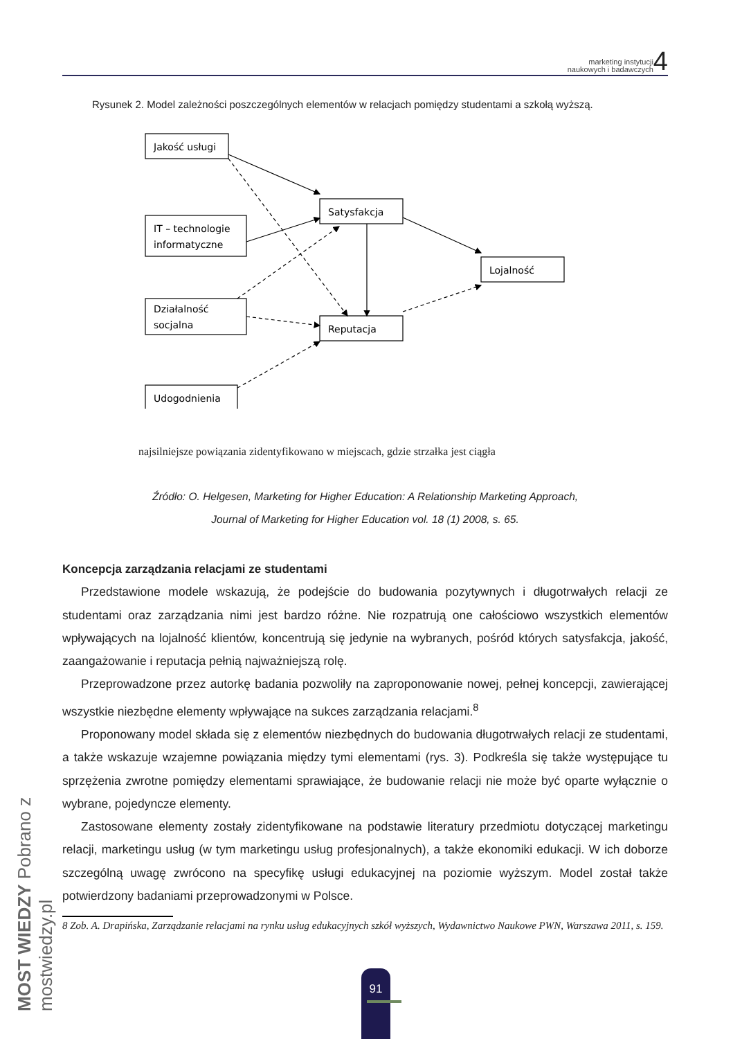marketing instytucji
naukowych i badawczych 4
Rysunek 2. Model zależności poszczególnych elementów w relacjach pomiędzy studentami a szkołą wyższą.
Jakość usługi
IT – technologie
informatyczne
Satysfakcja
Lojalność
Działalność
socjalna
Reputacja
Udogodnienia
najsilniejsze powiązania zidentyfikowano w miejscach, gdzie strzałka jest ciągła
Źródło: O. Helgesen, Marketing for Higher Education: A Relationship Marketing Approach,
Journal of Marketing for Higher Education vol. 18 (1) 2008, s. 65.
Koncepcja zarządzania relacjami ze studentami
Przedstawione modele wskazują, że podejście do budowania pozytywnych i długotrwałych relacji ze studentami oraz zarządzania nimi jest bardzo różne. Nie rozpatrują one całościowo wszystkich elementów wpływających na lojalność klientów, koncentrują się jedynie na wybranych, pośród których satysfakcja, jakość, zaangażowanie i reputacja pełnią najważniejszą rolę.
Przeprowadzone przez autorkę badania pozwoliły na zaproponowanie nowej, pełnej koncepcji, zawierającej wszystkie niezbędne elementy wpływające na sukces zarządzania relacjami.<sup>8</sup>
Proponowany model składa się z elementów niezbędnych do budowania długotrwałych relacji ze studentami, a także wskazuje wzajemne powiązania między tymi elementami (rys. 3). Podkreśla się także występujące tu sprzężenia zwrotne pomiędzy elementami sprawiające, że budowanie relacji nie może być oparte wyłącznie o wybrane, pojedyncze elementy.
Zastosowane elementy zostały zidentyfikowane na podstawie literatury przedmiotu dotyczącej marketingu relacji, marketingu usług (w tym marketingu usług profesjonalnych), a także ekonomiki edukacji. W ich doborze szczególną uwagę zwrócono na specyfikę usługi edukacyjnej na poziomie wyższym. Model został także potwierdzony badaniami przeprowadzonymi w Polsce.
8 Zob. A. Drapińska, Zarządzanie relacjami na rynku usług edukacyjnych szkół wyższych, Wydawnictwo Naukowe PWN, Warszawa 2011, s. 159.
MOST WIEDZY Pobrano z mostwiedzy.pl
91